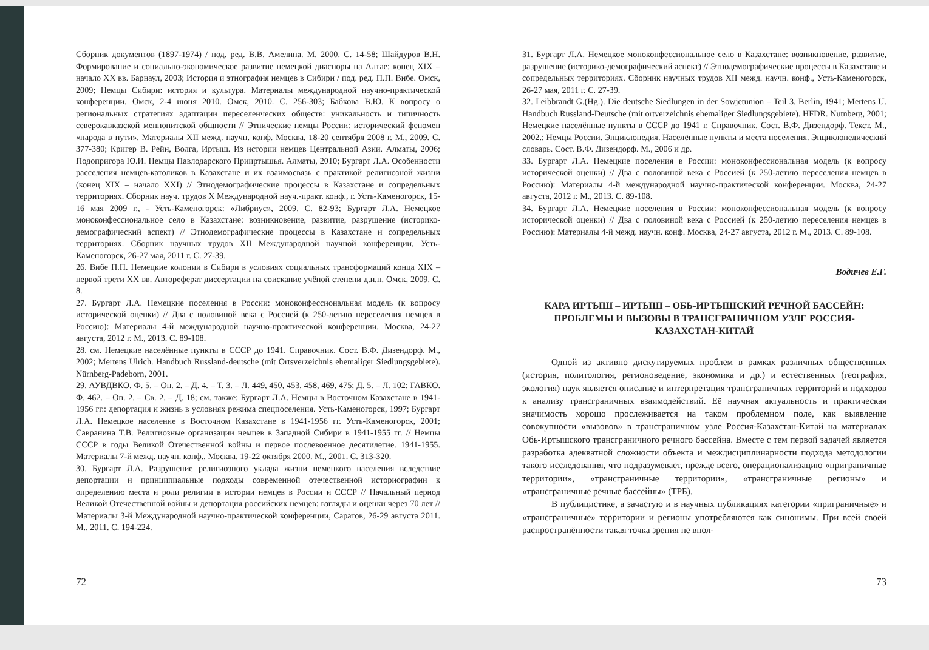Сборник документов (1897-1974) / под. ред. В.В. Амелина. М. 2000. С. 14-58; Шайдуров В.Н. Формирование и социально-экономическое развитие немецкой диаспоры на Алтае: конец XIX – начало XX вв. Барнаул, 2003; История и этнография немцев в Сибири / под. ред. П.П. Вибе. Омск, 2009; Немцы Сибири: история и культура. Материалы международной научно-практической конференции. Омск, 2-4 июня 2010. Омск, 2010. С. 256-303; Бабкова В.Ю. К вопросу о региональных стратегиях адаптации переселенческих обществ: уникальность и типичность северокавказской меннонитской общности // Этнические немцы России: исторический феномен «народа в пути». Материалы XII межд. научн. конф. Москва, 18-20 сентября 2008 г. М., 2009. С. 377-380; Кригер В. Рейн, Волга, Иртыш. Из истории немцев Центральной Азии. Алматы, 2006; Подопригора Ю.И. Немцы Павлодарского Прииртышья. Алматы, 2010; Бургарт Л.А. Особенности расселения немцев-католиков в Казахстане и их взаимосвязь с практикой религиозной жизни (конец XIX – начало XXI) // Этнодемографические процессы в Казахстане и сопредельных территориях. Сборник науч. трудов X Международной науч.-практ. конф., г. Усть-Каменогорск, 15-16 мая 2009 г., - Усть-Каменогорск: «Либриус», 2009. С. 82-93; Бургарт Л.А. Немецкое моноконфессиональное село в Казахстане: возникновение, развитие, разрушение (историко-демографический аспект) // Этнодемографические процессы в Казахстане и сопредельных территориях. Сборник научных трудов XII Международной научной конференции, Усть-Каменогорск, 26-27 мая, 2011 г. С. 27-39.
26. Вибе П.П. Немецкие колонии в Сибири в условиях социальных трансформаций конца XIX – первой трети XX вв. Автореферат диссертации на соискание учёной степени д.и.н. Омск, 2009. С. 8.
27. Бургарт Л.А. Немецкие поселения в России: моноконфессиональная модель (к вопросу исторической оценки) // Два с половиной века с Россией (к 250-летию переселения немцев в Россию): Материалы 4-й международной научно-практической конференции. Москва, 24-27 августа, 2012 г. М., 2013. С. 89-108.
28. см. Немецкие населённые пункты в СССР до 1941. Справочник. Сост. В.Ф. Дизендорф. М., 2002; Mertens Ulrich. Handbuch Russland-deutsche (mit Ortsverzeichnis ehemaliger Siedlungsgebiete). Nürnberg-Padeborn, 2001.
29. АУВДВКО. Ф. 5. – Оп. 2. – Д. 4. – Т. 3. – Л. 449, 450, 453, 458, 469, 475; Д. 5. – Л. 102; ГАВКО. Ф. 462. – Оп. 2. – Св. 2. – Д. 18; см. также: Бургарт Л.А. Немцы в Восточном Казахстане в 1941-1956 гг.: депортация и жизнь в условиях режима спецпоселения. Усть-Каменогорск, 1997; Бургарт Л.А. Немецкое население в Восточном Казахстане в 1941-1956 гг. Усть-Каменогорск, 2001; Савранина Т.В. Религиозные организации немцев в Западной Сибири в 1941-1955 гг. // Немцы СССР в годы Великой Отечественной войны и первое послевоенное десятилетие. 1941-1955. Материалы 7-й межд. научн. конф., Москва, 19-22 октября 2000. М., 2001. С. 313-320.
30. Бургарт Л.А. Разрушение религиозного уклада жизни немецкого населения вследствие депортации и принципиальные подходы современной отечественной историографии к определению места и роли религии в истории немцев в России и СССР // Начальный период Великой Отечественной войны и депортация российских немцев: взгляды и оценки через 70 лет // Материалы 3-й Международной научно-практической конференции, Саратов, 26-29 августа 2011. М., 2011. С. 194-224.
72
31. Бургарт Л.А. Немецкое моноконфессиональное село в Казахстане: возникновение, развитие, разрушение (историко-демографический аспект) // Этнодемографические процессы в Казахстане и сопредельных территориях. Сборник научных трудов XII межд. научн. конф., Усть-Каменогорск, 26-27 мая, 2011 г. С. 27-39.
32. Leibbrandt G.(Hg.). Die deutsche Siedlungen in der Sowjetunion – Teil 3. Berlin, 1941; Mertens U. Handbuch Russland-Deutsche (mit ortverzeichnis ehemaliger Siedlungsgebiete). HFDR. Nutnberg, 2001; Немецкие населённые пункты в СССР до 1941 г. Справочник. Сост. В.Ф. Дизендорф. Текст. М., 2002.; Немцы России. Энциклопедия. Населённые пункты и места поселения. Энциклопедический словарь. Сост. В.Ф. Дизендорф. М., 2006 и др.
33. Бургарт Л.А. Немецкие поселения в России: моноконфессиональная модель (к вопросу исторической оценки) // Два с половиной века с Россией (к 250-летию переселения немцев в Россию): Материалы 4-й международной научно-практической конференции. Москва, 24-27 августа, 2012 г. М., 2013. С. 89-108.
34. Бургарт Л.А. Немецкие поселения в России: моноконфессиональная модель (к вопросу исторической оценки) // Два с половиной века с Россией (к 250-летию переселения немцев в Россию): Материалы 4-й межд. научн. конф. Москва, 24-27 августа, 2012 г. М., 2013. С. 89-108.
Водичев Е.Г.
КАРА ИРТЫШ – ИРТЫШ – ОБЬ-ИРТЫШСКИЙ РЕЧНОЙ БАССЕЙН: ПРОБЛЕМЫ И ВЫЗОВЫ В ТРАНСГРАНИЧНОМ УЗЛЕ РОССИЯ-КАЗАХСТАН-КИТАЙ
Одной из активно дискутируемых проблем в рамках различных общественных (история, политология, регионоведение, экономика и др.) и естественных (география, экология) наук является описание и интерпретация трансграничных территорий и подходов к анализу трансграничных взаимодействий. Её научная актуальность и практическая значимость хорошо прослеживается на таком проблемном поле, как выявление совокупности «вызовов» в трансграничном узле Россия-Казахстан-Китай на материалах Обь-Иртышского трансграничного речного бассейна. Вместе с тем первой задачей является разработка адекватной сложности объекта и междисциплинарности подхода методологии такого исследования, что подразумевает, прежде всего, операционализацию «приграничные территории», «трансграничные территории», «трансграничные регионы» и «трансграничные речные бассейны» (ТРБ).
В публицистике, а зачастую и в научных публикациях категории «приграничные» и «трансграничные» территории и регионы употребляются как синонимы. При всей своей распространённости такая точка зрения не впол-
73